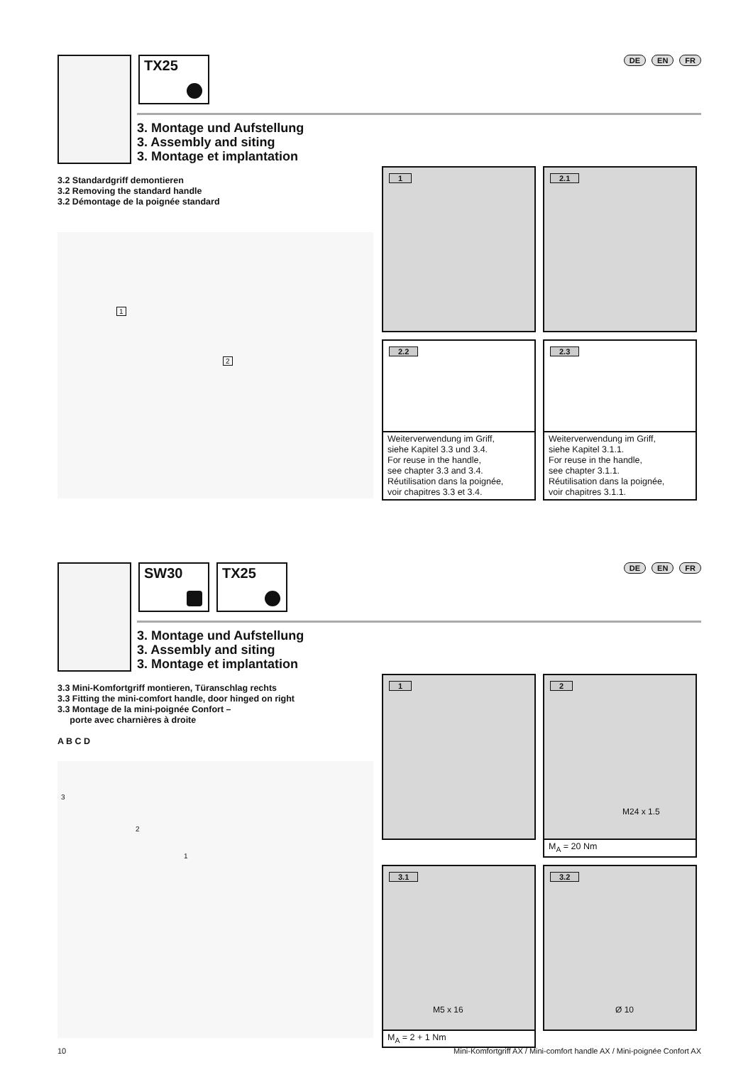TX25
DE EN FR
3. Montage und Aufstellung
3. Assembly and siting
3. Montage et implantation
3.2 Standardgriff demontieren
3.2 Removing the standard handle
3.2 Démontage de la poignée standard
1
2
1
2.1
2.2
Weiterverwendung im Griff,
siehe Kapitel 3.3 und 3.4.
For reuse in the handle,
see chapter 3.3 and 3.4.
Réutilisation dans la poignée,
voir chapitres 3.3 et 3.4.
2.3
Weiterverwendung im Griff,
siehe Kapitel 3.1.1.
For reuse in the handle,
see chapter 3.1.1.
Réutilisation dans la poignée,
voir chapitres 3.1.1.
SW30 TX25
DE EN FR
3. Montage und Aufstellung
3. Assembly and siting
3. Montage et implantation
3.3 Mini-Komfortgriff montieren, Türanschlag rechts
3.3 Fitting the mini-comfort handle, door hinged on right
3.3 Montage de la mini-poignée Confort –
porte avec charnières à droite
A B C D
3
2
1
1
2
M24 x 1.5
M<sub>A</sub> = 20 Nm
3.1
M5 x 16
M<sub>A</sub> = 2 + 1 Nm
3.2
Ø 10
10 Mini-Komfortgriff AX / Mini-comfort handle AX / Mini-poignée Confort AX